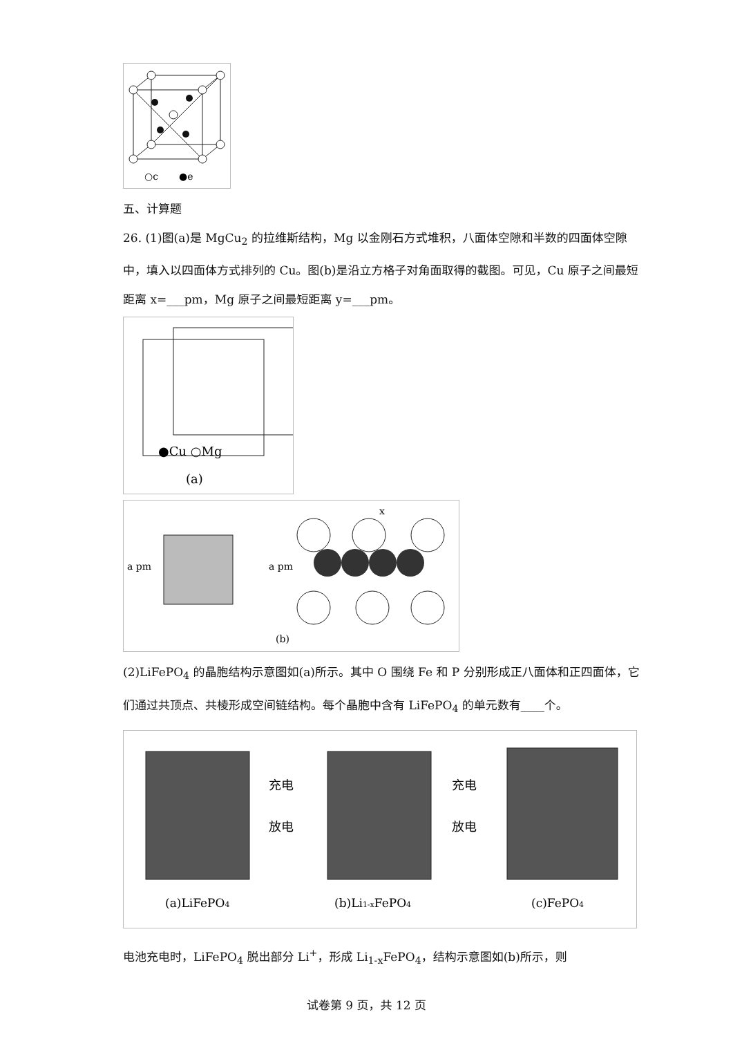○c
●e
五、计算题
26. (1)图(a)是 MgCu<sub>2</sub> 的拉维斯结构，Mg 以金刚石方式堆积，八面体空隙和半数的四面体空隙中，填入以四面体方式排列的 Cu。图(b)是沿立方格子对角面取得的截图。可见，Cu 原子之间最短距离 x=___pm，Mg 原子之间最短距离 y=___pm。
●Cu ○Mg
(a)
a pm
a pm
x
(b)
(2)LiFePO<sub>4</sub> 的晶胞结构示意图如(a)所示。其中 O 围绕 Fe 和 P 分别形成正八面体和正四面体，它们通过共顶点、共棱形成空间链结构。每个晶胞中含有 LiFePO<sub>4</sub> 的单元数有____个。
充电
放电
充电
放电
(a)LiFePO4
(b)Li1-xFePO4
(c)FePO4
电池充电时，LiFePO<sub>4</sub> 脱出部分 Li<sup>+</sup>，形成 Li<sub>1-x</sub>FePO<sub>4</sub>，结构示意图如(b)所示，则
试卷第 9 页，共 12 页